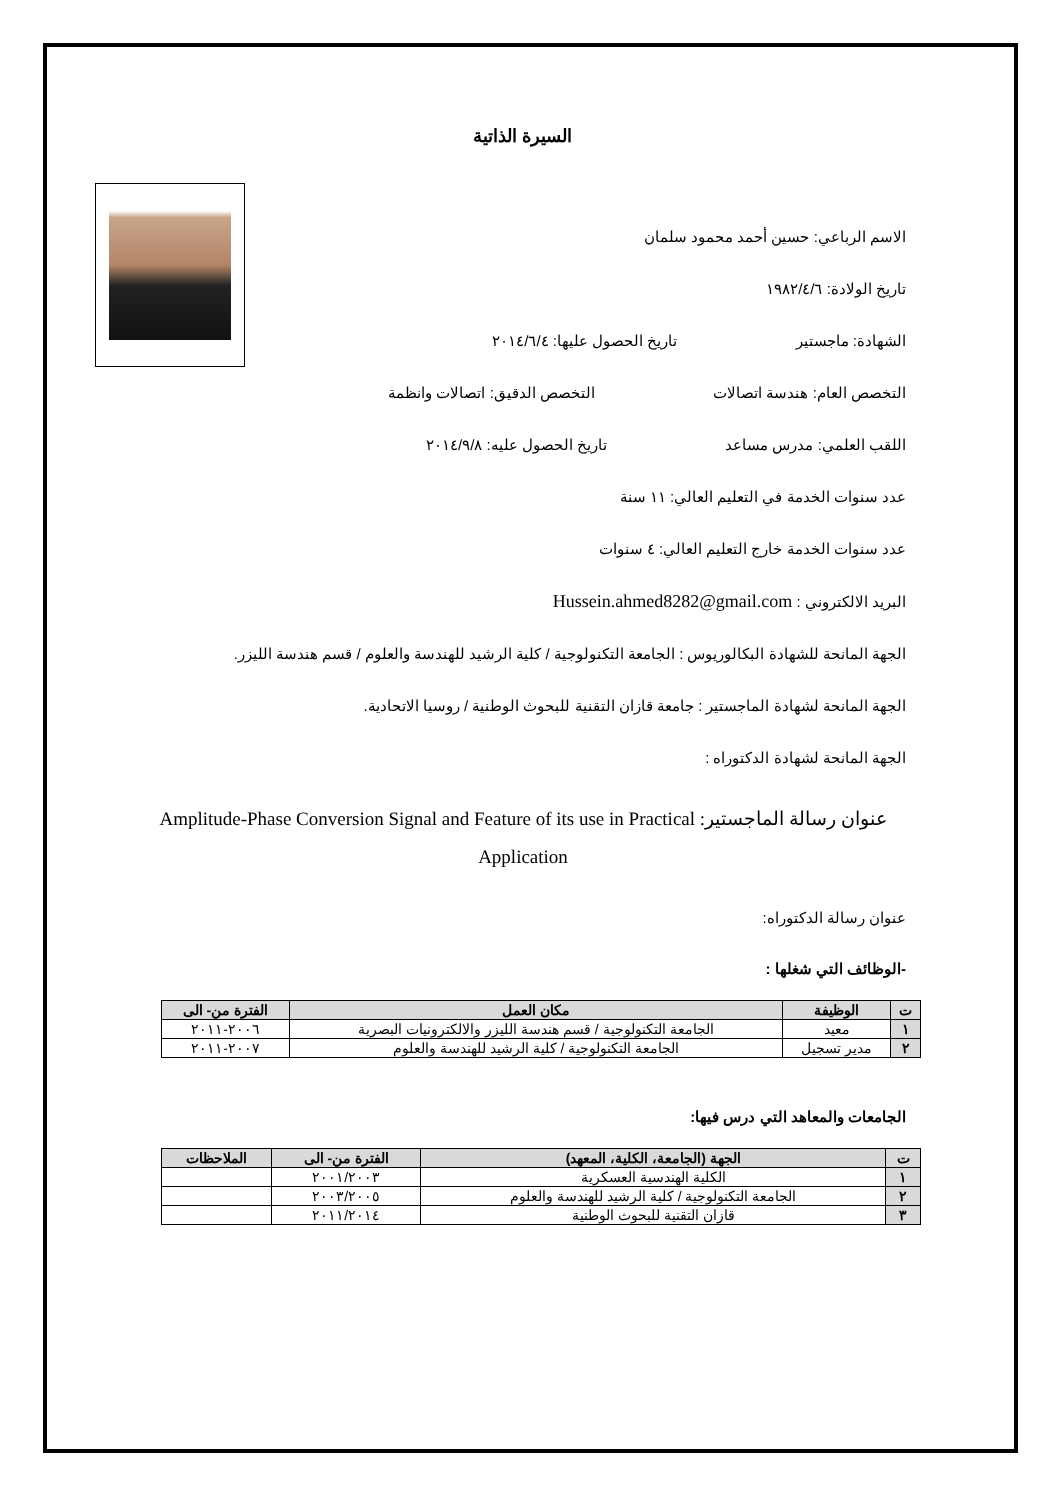السيرة الذاتية
الاسم الرباعي: حسين أحمد محمود سلمان
تاريخ الولادة: ١٩٨٢/٤/٦
الشهادة: ماجستير تاريخ الحصول عليها: ٢٠١٤/٦/٤
التخصص العام: هندسة اتصالات التخصص الدقيق: اتصالات وانظمة
اللقب العلمي: مدرس مساعد تاريخ الحصول عليه: ٢٠١٤/٩/٨
عدد سنوات الخدمة في التعليم العالي: ١١ سنة
عدد سنوات الخدمة خارج التعليم العالي: ٤ سنوات
البريد الالكتروني : Hussein.ahmed8282@gmail.com
الجهة المانحة للشهادة البكالوريوس : الجامعة التكنولوجية / كلية الرشيد للهندسة والعلوم / قسم هندسة الليزر.
الجهة المانحة لشهادة الماجستير : جامعة قازان التقنية للبحوث الوطنية / روسيا الاتحادية.
الجهة المانحة لشهادة الدكتوراه :
عنوان رسالة الماجستير: Amplitude-Phase Conversion Signal and Feature of its use in Practical Application
عنوان رسالة الدكتوراه:
-الوظائف التي شغلها :
| ت | الوظيفة | مكان العمل | الفترة من- الى |
| --- | --- | --- | --- |
| ١ | معيد | الجامعة التكنولوجية / قسم هندسة الليزر والالكترونيات البصرية | ٢٠٠٦-٢٠١١ |
| ٢ | مدير تسجيل | الجامعة التكنولوجية / كلية الرشيد للهندسة والعلوم | ٢٠٠٧-٢٠١١ |
الجامعات والمعاهد التي درس فيها:
| ت | الجهة (الجامعة، الكلية، المعهد) | الفترة من- الى | الملاحظات |
| --- | --- | --- | --- |
| ١ | الكلية الهندسية العسكرية | ٢٠٠١/٢٠٠٣ | |
| ٢ | الجامعة التكنولوجية / كلية الرشيد للهندسة والعلوم | ٢٠٠٣/٢٠٠٥ | |
| ٣ | قازان التقنية للبحوث الوطنية | ٢٠١١/٢٠١٤ | |